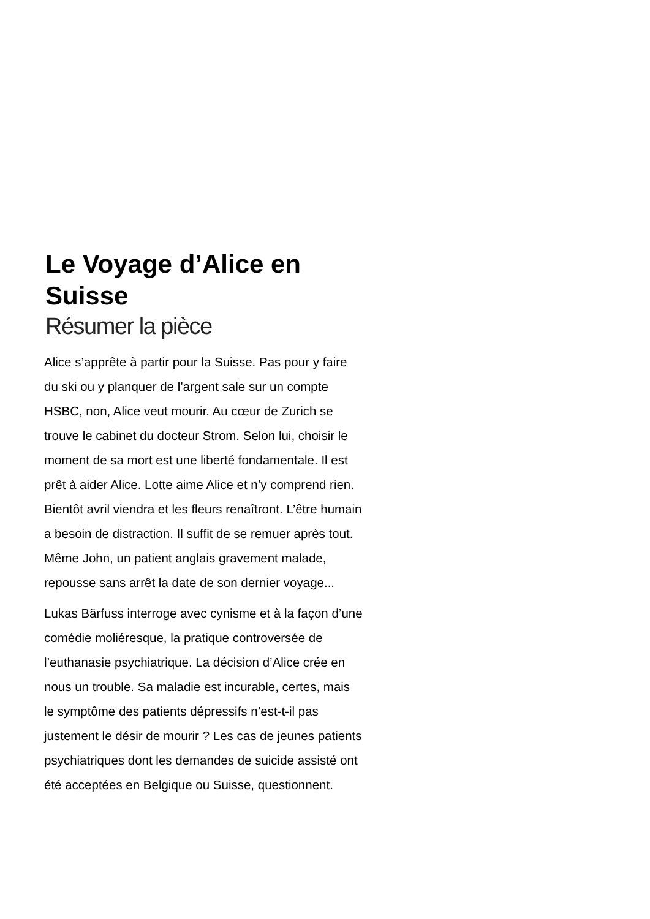Le Voyage d’Alice en Suisse
Résumer la pièce
Alice s’apprête à partir pour la Suisse. Pas pour y faire du ski ou y planquer de l’argent sale sur un compte HSBC, non, Alice veut mourir. Au cœur de Zurich se trouve le cabinet du docteur Strom. Selon lui, choisir le moment de sa mort est une liberté fondamentale. Il est prêt à aider Alice. Lotte aime Alice et n’y comprend rien. Bientôt avril viendra et les fleurs renaîtront. L’être humain a besoin de distraction. Il suffit de se remuer après tout. Même John, un patient anglais gravement malade, repousse sans arrêt la date de son dernier voyage...
Lukas Bärfuss interroge avec cynisme et à la façon d’une comédie moliéresque, la pratique controversée de l’euthanasie psychiatrique. La décision d’Alice crée en nous un trouble. Sa maladie est incurable, certes, mais le symptôme des patients dépressifs n’est-t-il pas justement le désir de mourir ? Les cas de jeunes patients psychiatriques dont les demandes de suicide assisté ont été acceptées en Belgique ou Suisse, questionnent.